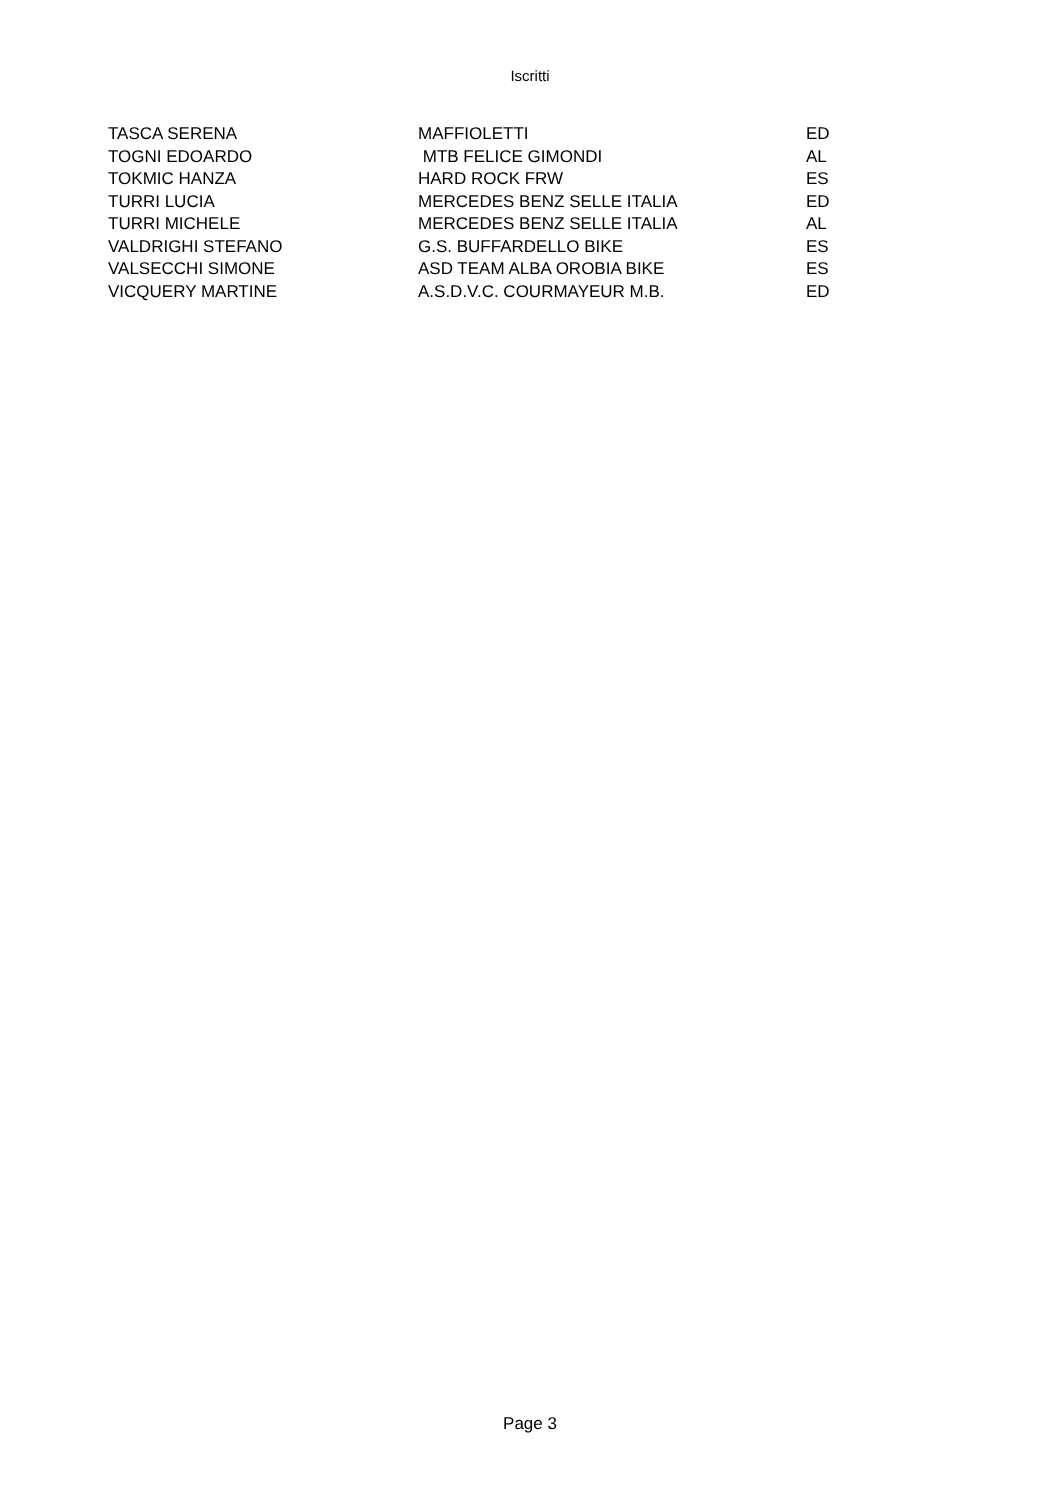Iscritti
| TASCA SERENA | MAFFIOLETTI | ED |
| TOGNI EDOARDO | MTB FELICE GIMONDI | AL |
| TOKMIC HANZA | HARD ROCK FRW | ES |
| TURRI LUCIA | MERCEDES BENZ SELLE ITALIA | ED |
| TURRI MICHELE | MERCEDES BENZ SELLE ITALIA | AL |
| VALDRIGHI STEFANO | G.S. BUFFARDELLO BIKE | ES |
| VALSECCHI SIMONE | ASD TEAM ALBA OROBIA BIKE | ES |
| VICQUERY MARTINE | A.S.D.V.C. COURMAYEUR M.B. | ED |
Page 3